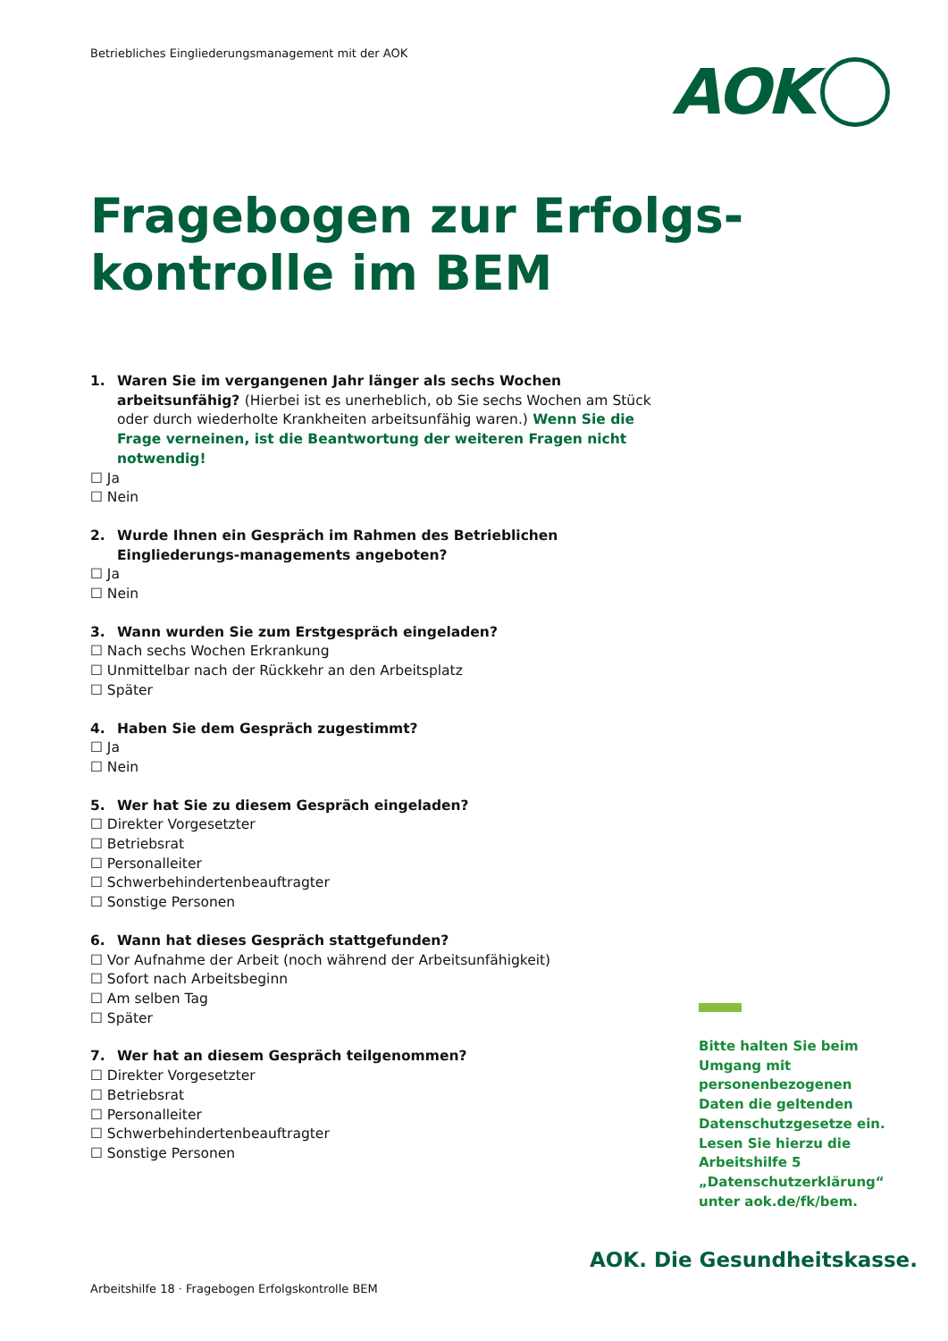Betriebliches Eingliederungsmanagement mit der AOK
AOK
Fragebogen zur Erfolgs-
kontrolle im BEM
1. Waren Sie im vergangenen Jahr länger als sechs Wochen arbeitsunfähig? (Hierbei ist es unerheblich, ob Sie sechs Wochen am Stück oder durch wiederholte Krankheiten arbeitsunfähig waren.) Wenn Sie die Frage verneinen, ist die Beantwortung der weiteren Fragen nicht notwendig!
☐ Ja
☐ Nein
2. Wurde Ihnen ein Gespräch im Rahmen des Betrieblichen Eingliederungs-managements angeboten?
☐ Ja
☐ Nein
3. Wann wurden Sie zum Erstgespräch eingeladen?
☐ Nach sechs Wochen Erkrankung
☐ Unmittelbar nach der Rückkehr an den Arbeitsplatz
☐ Später
4. Haben Sie dem Gespräch zugestimmt?
☐ Ja
☐ Nein
5. Wer hat Sie zu diesem Gespräch eingeladen?
☐ Direkter Vorgesetzter
☐ Betriebsrat
☐ Personalleiter
☐ Schwerbehindertenbeauftragter
☐ Sonstige Personen
6. Wann hat dieses Gespräch stattgefunden?
☐ Vor Aufnahme der Arbeit (noch während der Arbeitsunfähigkeit)
☐ Sofort nach Arbeitsbeginn
☐ Am selben Tag
☐ Später
7. Wer hat an diesem Gespräch teilgenommen?
☐ Direkter Vorgesetzter
☐ Betriebsrat
☐ Personalleiter
☐ Schwerbehindertenbeauftragter
☐ Sonstige Personen
Bitte halten Sie beim Umgang mit personenbezogenen Daten die geltenden Datenschutzgesetze ein. Lesen Sie hierzu die Arbeitshilfe 5 „Datenschutzerklärung“ unter aok.de/fk/bem.
AOK. Die Gesundheitskasse.
Arbeitshilfe 18 · Fragebogen Erfolgskontrolle BEM